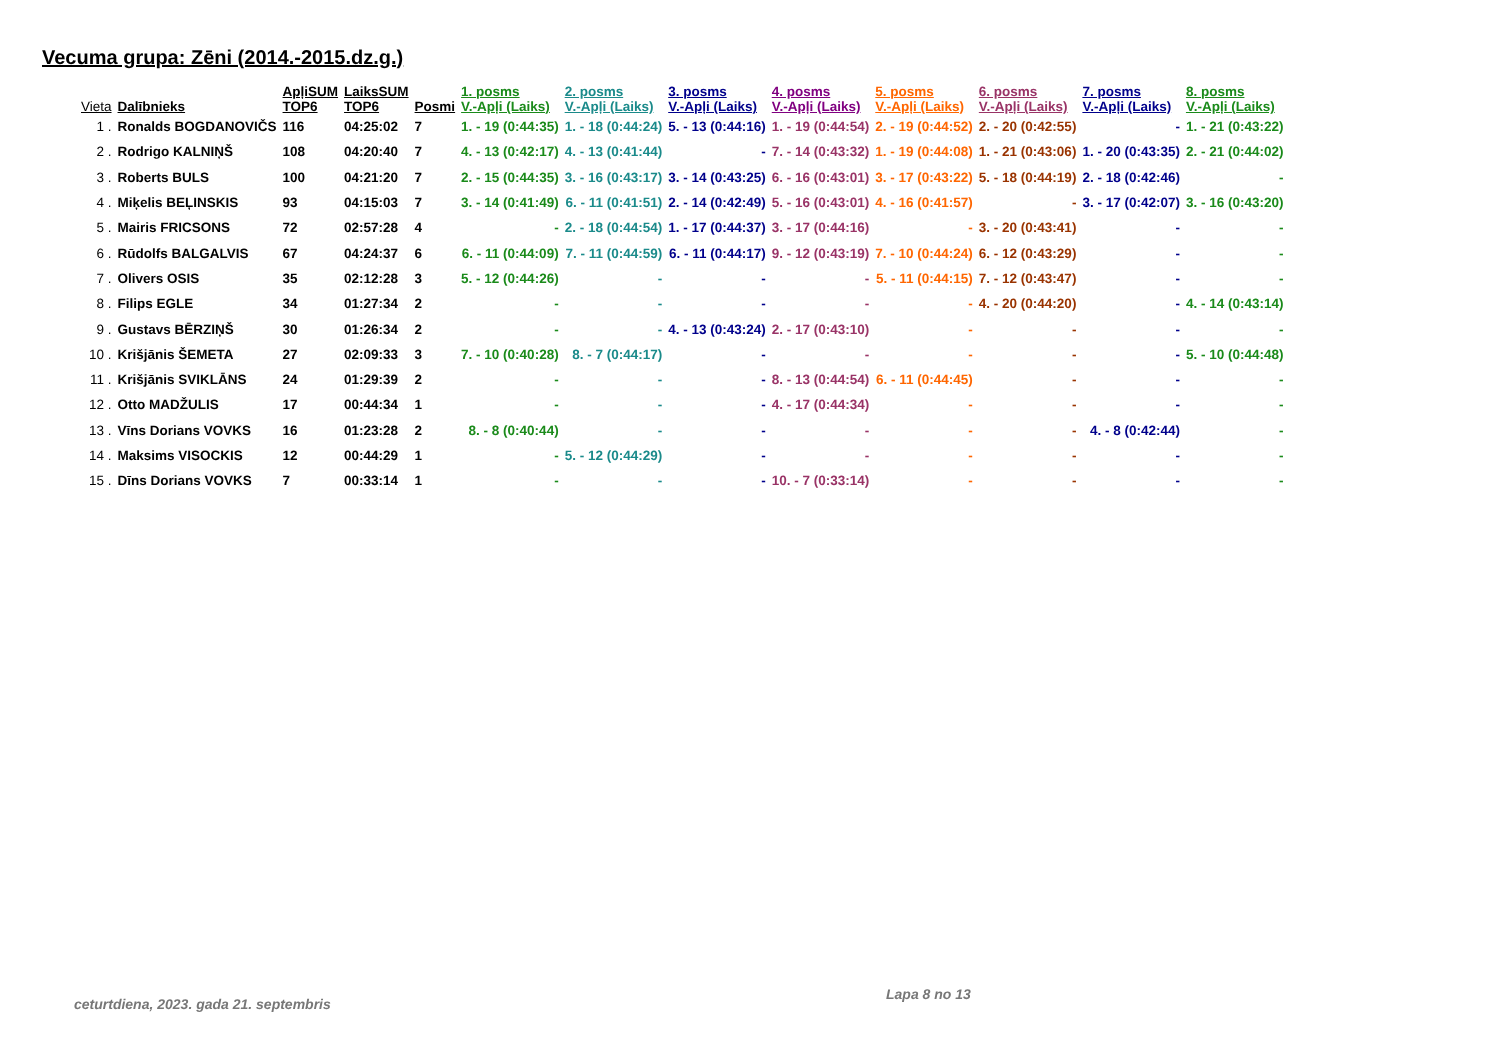Vecuma grupa: Zēni (2014.-2015.dz.g.)
| Vieta | Dalībnieks | ApļiSUM TOP6 | LaiksSUM TOP6 | Posmi | 1. posms V.-Apļi (Laiks) | 2. posms V.-Apļi (Laiks) | 3. posms V.-Apļi (Laiks) | 4. posms V.-Apļi (Laiks) | 5. posms V.-Apļi (Laiks) | 6. posms V.-Apļi (Laiks) | 7. posms V.-Apļi (Laiks) | 8. posms V.-Apļi (Laiks) |
| --- | --- | --- | --- | --- | --- | --- | --- | --- | --- | --- | --- | --- |
| 1 . | Ronalds BOGDANOVIČS | 116 | 04:25:02 | 7 | 1. - 19 (0:44:35) | 1. - 18 (0:44:24) | 5. - 13 (0:44:16) | 1. - 19 (0:44:54) | 2. - 19 (0:44:52) | 2. - 20 (0:42:55) | - | 1. - 21 (0:43:22) |
| 2 . | Rodrigo KALNIŅŠ | 108 | 04:20:40 | 7 | 4. - 13 (0:42:17) | 4. - 13 (0:41:44) | - | 7. - 14 (0:43:32) | 1. - 19 (0:44:08) | 1. - 21 (0:43:06) | 1. - 20 (0:43:35) | 2. - 21 (0:44:02) |
| 3 . | Roberts BULS | 100 | 04:21:20 | 7 | 2. - 15 (0:44:35) | 3. - 16 (0:43:17) | 3. - 14 (0:43:25) | 6. - 16 (0:43:01) | 3. - 17 (0:43:22) | 5. - 18 (0:44:19) | 2. - 18 (0:42:46) | - |
| 4 . | Miķelis BEĻINSKIS | 93 | 04:15:03 | 7 | 3. - 14 (0:41:49) | 6. - 11 (0:41:51) | 2. - 14 (0:42:49) | 5. - 16 (0:43:01) | 4. - 16 (0:41:57) | - | 3. - 17 (0:42:07) | 3. - 16 (0:43:20) |
| 5 . | Mairis FRICSONS | 72 | 02:57:28 | 4 | - | 2. - 18 (0:44:54) | 1. - 17 (0:44:37) | 3. - 17 (0:44:16) | - | 3. - 20 (0:43:41) | - | - |
| 6 . | Rūdolfs BALGALVIS | 67 | 04:24:37 | 6 | 6. - 11 (0:44:09) | 7. - 11 (0:44:59) | 6. - 11 (0:44:17) | 9. - 12 (0:43:19) | 7. - 10 (0:44:24) | 6. - 12 (0:43:29) | - | - |
| 7 . | Olivers OSIS | 35 | 02:12:28 | 3 | 5. - 12 (0:44:26) | - | - | - | 5. - 11 (0:44:15) | 7. - 12 (0:43:47) | - | - |
| 8 . | Filips EGLE | 34 | 01:27:34 | 2 | - | - | - | - | - | 4. - 20 (0:44:20) | - | 4. - 14 (0:43:14) |
| 9 . | Gustavs BĒRZIŅŠ | 30 | 01:26:34 | 2 | - | - | 4. - 13 (0:43:24) | 2. - 17 (0:43:10) | - | - | - | - |
| 10 . | Krišjānis ŠEMETA | 27 | 02:09:33 | 3 | 7. - 10 (0:40:28) | 8. - 7 (0:44:17) | - | - | - | - | - | 5. - 10 (0:44:48) |
| 11 . | Krišjānis SVIKLĀNS | 24 | 01:29:39 | 2 | - | - | - | 8. - 13 (0:44:54) | 6. - 11 (0:44:45) | - | - | - |
| 12 . | Otto MADŽULIS | 17 | 00:44:34 | 1 | - | - | - | 4. - 17 (0:44:34) | - | - | - | - |
| 13 . | Vīns Dorians VOVKS | 16 | 01:23:28 | 2 | 8. - 8 (0:40:44) | - | - | - | - | - | 4. - 8 (0:42:44) | - |
| 14 . | Maksims VISOCKIS | 12 | 00:44:29 | 1 | - | 5. - 12 (0:44:29) | - | - | - | - | - | - |
| 15 . | Dīns Dorians VOVKS | 7 | 00:33:14 | 1 | - | - | - | 10. - 7 (0:33:14) | - | - | - | - |
Lapa 8 no 13
ceturtdiena, 2023. gada 21. septembris